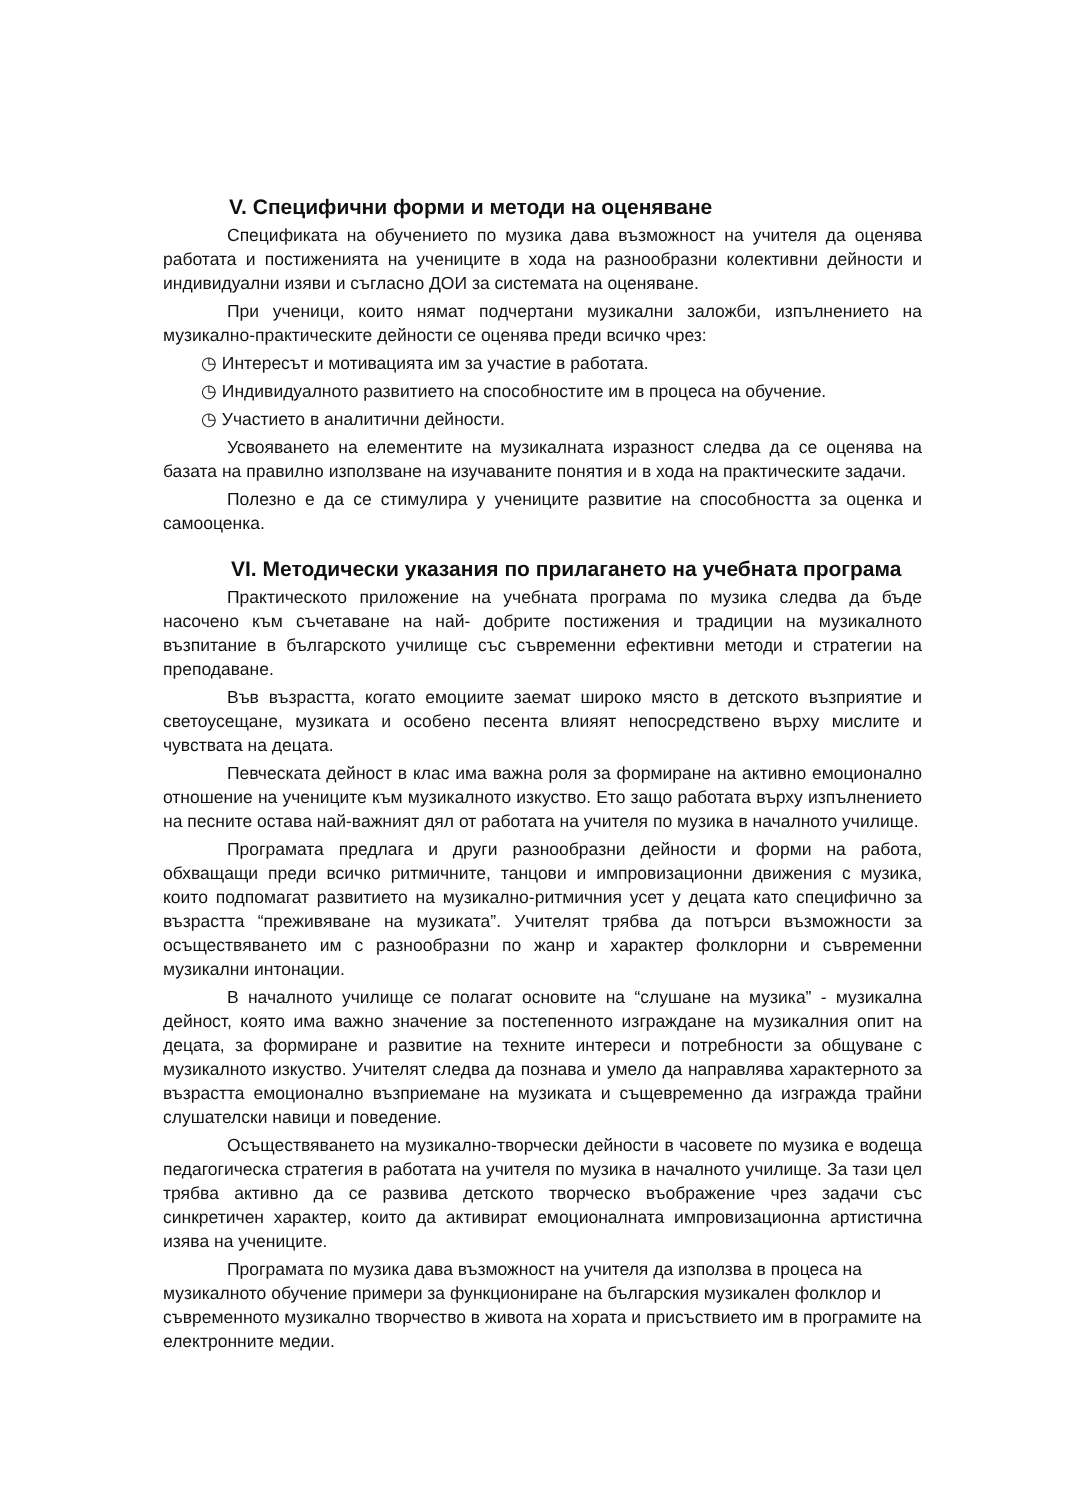V. Специфични форми и методи на оценяване
Спецификата на обучението по музика дава възможност на учителя да оценява работата и постиженията на учениците в хода на разнообразни колективни дейности и индивидуални изяви и съгласно ДОИ за системата на оценяване.
При ученици, които нямат подчертани музикални заложби, изпълнението на музикално-практическите дейности се оценява преди всичко чрез:
◷ Интересът и мотивацията им за участие в работата.
◷ Индивидуалното развитието на способностите им в процеса на обучение.
◷ Участието в аналитични дейности.
Усвояването на елементите на музикалната изразност следва да се оценява на базата на правилно използване на изучаваните понятия и в хода на практическите задачи.
Полезно е да се стимулира у учениците развитие на способността за оценка и самооценка.
VI. Методически указания по прилагането на учебната програма
Практическото приложение на учебната програма по музика следва да бъде насочено към съчетаване на най- добрите постижения и традиции на музикалното възпитание в българското училище със съвременни ефективни методи и стратегии на преподаване.
Във възрастта, когато емоциите заемат широко място в детското възприятие и светоусещане, музиката и особено песента влияят непосредствено върху мислите и чувствата на децата.
Певческата дейност в клас има важна роля за формиране на активно емоционално отношение на учениците към музикалното изкуство. Ето защо работата върху изпълнението на песните остава най-важният дял от работата на учителя по музика в началното училище.
Програмата предлага и други разнообразни дейности и форми на работа, обхващащи преди всичко ритмичните, танцови и импровизационни движения с музика, които подпомагат развитието на музикално-ритмичния усет у децата като специфично за възрастта “преживяване на музиката”. Учителят трябва да потърси възможности за осъществяването им с разнообразни по жанр и характер фолклорни и съвременни музикални интонации.
В началното училище се полагат основите на “слушане на музика” - музикална дейност, която има важно значение за постепенното изграждане на музикалния опит на децата, за формиране и развитие на техните интереси и потребности за общуване с музикалното изкуство. Учителят следва да познава и умело да направлява характерното за възрастта емоционално възприемане на музиката и същевременно да изгражда трайни слушателски навици и поведение.
Осъществяването на музикално-творчески дейности в часовете по музика е водеща педагогическа стратегия в работата на учителя по музика в началното училище. За тази цел трябва активно да се развива детското творческо въображение чрез задачи със синкретичен характер, които да активират емоционалната импровизационна артистична изява на учениците.
Програмата по музика дава възможност на учителя да използва в процеса на музикалното обучение примери за функциониране на българския музикален фолклор и съвременното музикално творчество в живота на хората и присъствието им в програмите на електронните медии.